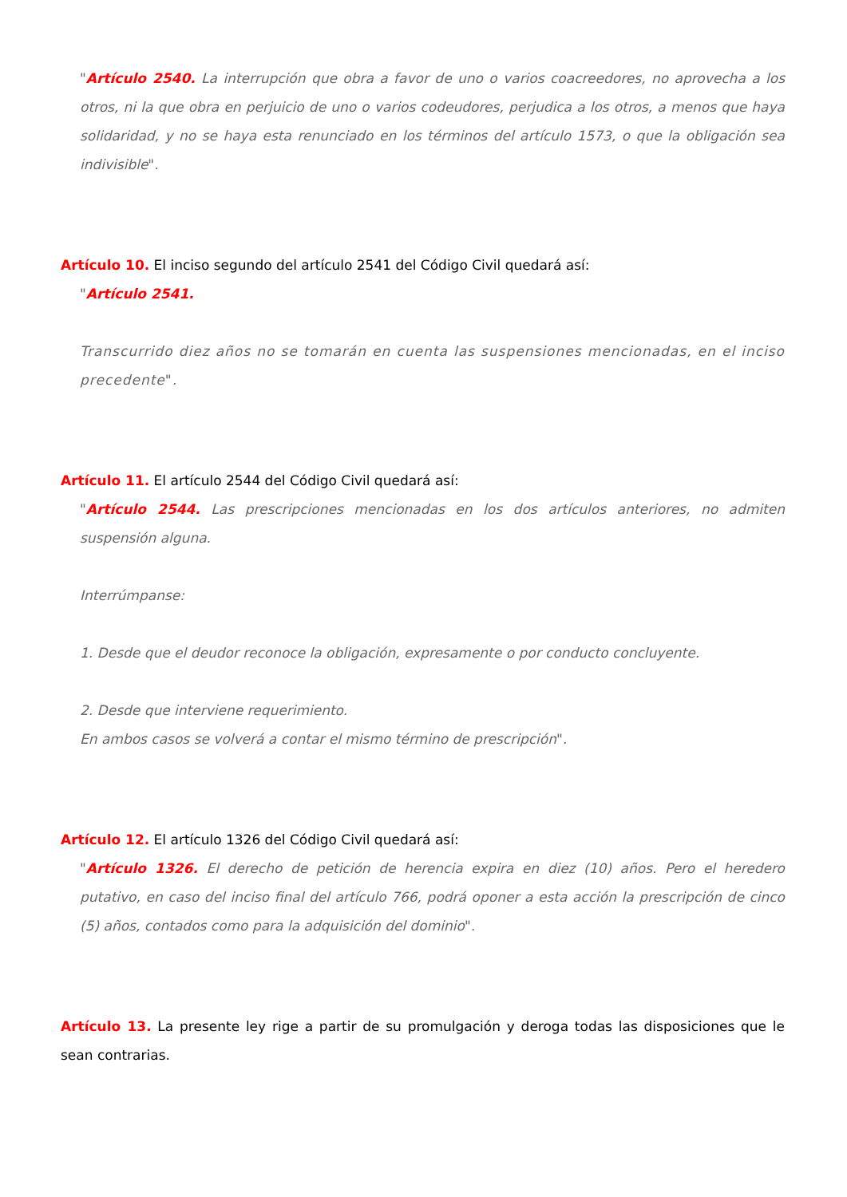"Artículo 2540. La interrupción que obra a favor de uno o varios coacreedores, no aprovecha a los otros, ni la que obra en perjuicio de uno o varios codeudores, perjudica a los otros, a menos que haya solidaridad, y no se haya esta renunciado en los términos del artículo 1573, o que la obligación sea indivisible".
Artículo 10. El inciso segundo del artículo 2541 del Código Civil quedará así:
"Artículo 2541.
Transcurrido diez años no se tomarán en cuenta las suspensiones mencionadas, en el inciso precedente".
Artículo 11. El artículo 2544 del Código Civil quedará así:
"Artículo 2544. Las prescripciones mencionadas en los dos artículos anteriores, no admiten suspensión alguna.
Interrúmpanse:
1. Desde que el deudor reconoce la obligación, expresamente o por conducto concluyente.
2. Desde que interviene requerimiento.
En ambos casos se volverá a contar el mismo término de prescripción".
Artículo 12. El artículo 1326 del Código Civil quedará así:
"Artículo 1326. El derecho de petición de herencia expira en diez (10) años. Pero el heredero putativo, en caso del inciso final del artículo 766, podrá oponer a esta acción la prescripción de cinco (5) años, contados como para la adquisición del dominio".
Artículo 13. La presente ley rige a partir de su promulgación y deroga todas las disposiciones que le sean contrarias.